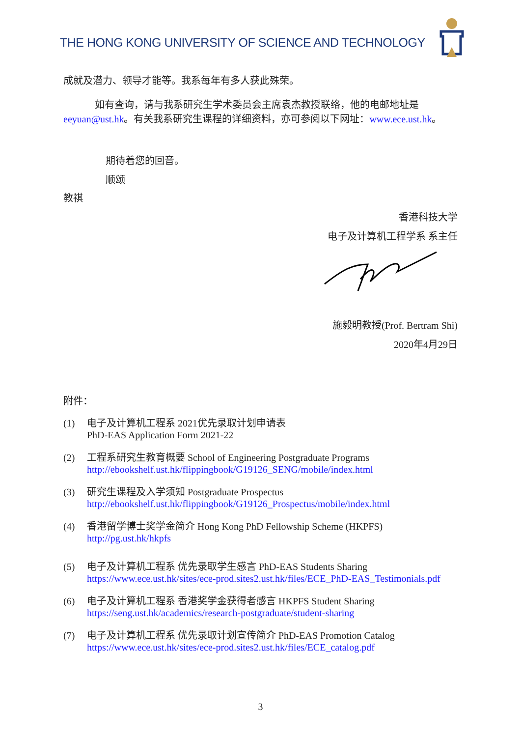THE HONG KONG UNIVERSITY OF SCIENCE AND TECHNOLOGY
成就及潜力、领导才能等。我系每年有多人获此殊荣。
如有查询，请与我系研究生学术委员会主席袁杰教授联络，他的电邮地址是 eeyuan@ust.hk。有关我系研究生课程的详细资料，亦可参阅以下网址：www.ece.ust.hk。
期待着您的回音。
顺颂
教祺
香港科技大学
电子及计算机工程学系 系主任
施毅明教授(Prof. Bertram Shi)
2020年4月29日
附件：
(1) 电子及计算机工程系 2021优先录取计划申请表
PhD-EAS Application Form 2021-22
(2) 工程系研究生教育概要 School of Engineering Postgraduate Programs
http://ebookshelf.ust.hk/flippingbook/G19126_SENG/mobile/index.html
(3) 研究生课程及入学须知 Postgraduate Prospectus
http://ebookshelf.ust.hk/flippingbook/G19126_Prospectus/mobile/index.html
(4) 香港留学博士奖学金简介 Hong Kong PhD Fellowship Scheme (HKPFS)
http://pg.ust.hk/hkpfs
(5) 电子及计算机工程系 优先录取学生感言 PhD-EAS Students Sharing
https://www.ece.ust.hk/sites/ece-prod.sites2.ust.hk/files/ECE_PhD-EAS_Testimonials.pdf
(6) 电子及计算机工程系 香港奖学金获得者感言 HKPFS Student Sharing
https://seng.ust.hk/academics/research-postgraduate/student-sharing
(7) 电子及计算机工程系 优先录取计划宣传简介 PhD-EAS Promotion Catalog
https://www.ece.ust.hk/sites/ece-prod.sites2.ust.hk/files/ECE_catalog.pdf
3